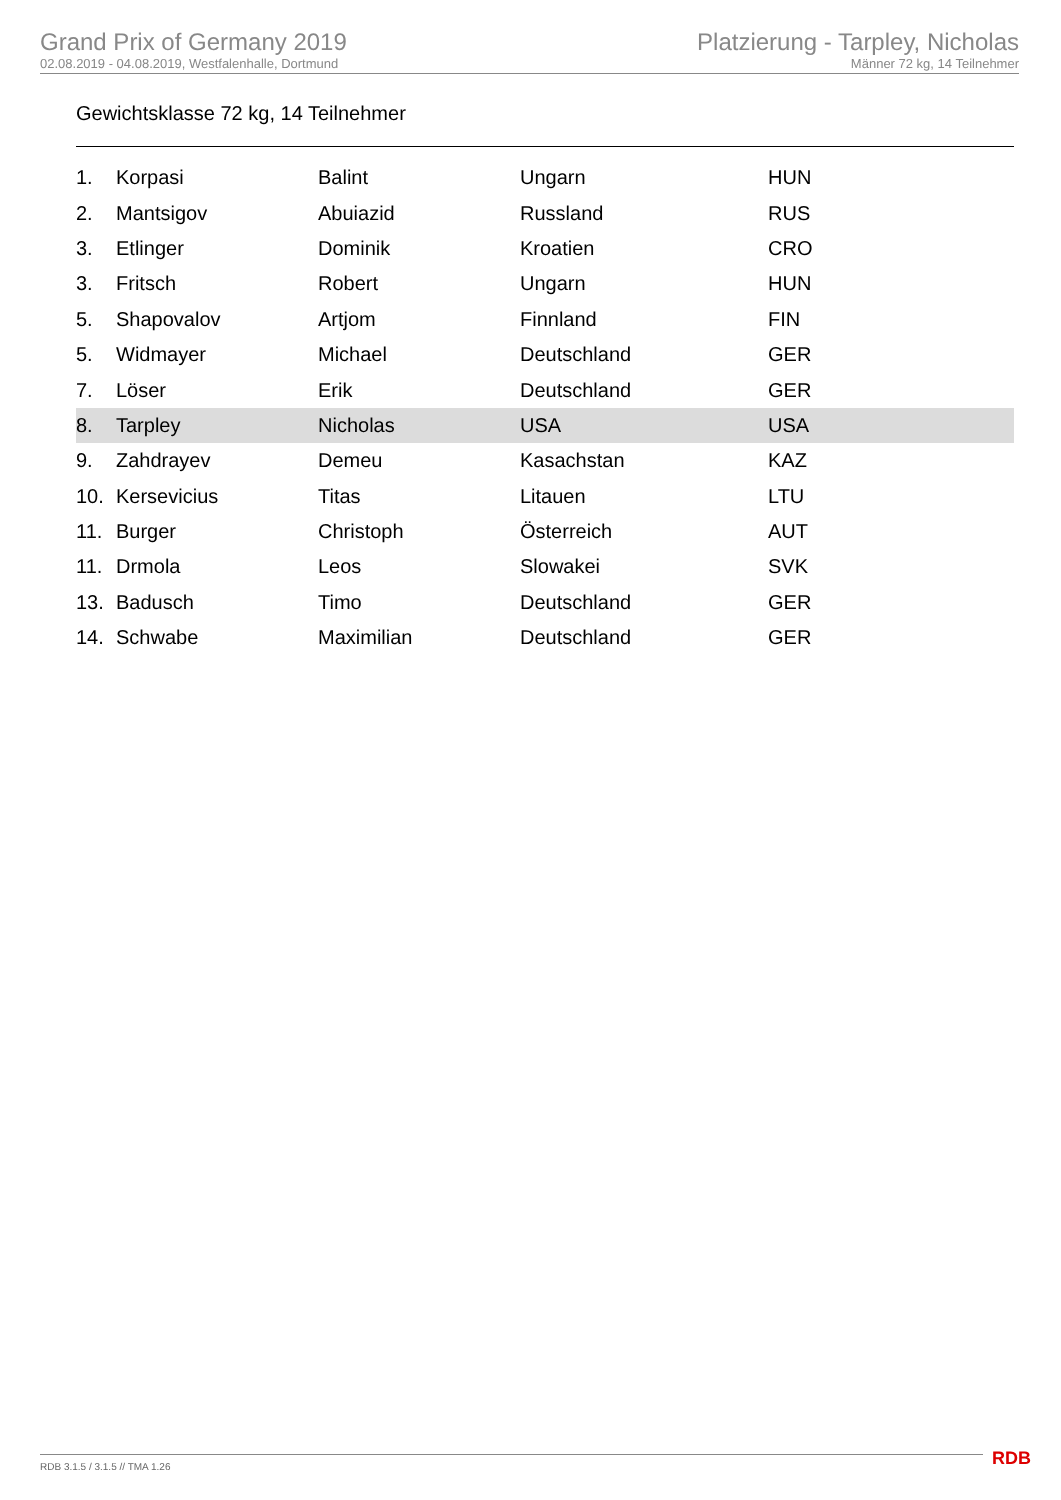Grand Prix of Germany 2019
02.08.2019 - 04.08.2019, Westfalenhalle, Dortmund
Platzierung - Tarpley, Nicholas
Männer 72 kg, 14 Teilnehmer
Gewichtsklasse 72 kg, 14 Teilnehmer
| 1. | Korpasi | Balint | Ungarn | HUN |
| 2. | Mantsigov | Abuiazid | Russland | RUS |
| 3. | Etlinger | Dominik | Kroatien | CRO |
| 3. | Fritsch | Robert | Ungarn | HUN |
| 5. | Shapovalov | Artjom | Finnland | FIN |
| 5. | Widmayer | Michael | Deutschland | GER |
| 7. | Löser | Erik | Deutschland | GER |
| 8. | Tarpley | Nicholas | USA | USA |
| 9. | Zahdrayev | Demeu | Kasachstan | KAZ |
| 10. | Kersevicius | Titas | Litauen | LTU |
| 11. | Burger | Christoph | Österreich | AUT |
| 11. | Drmola | Leos | Slowakei | SVK |
| 13. | Badusch | Timo | Deutschland | GER |
| 14. | Schwabe | Maximilian | Deutschland | GER |
RDB 3.1.5 / 3.1.5 // TMA 1.26 RDB